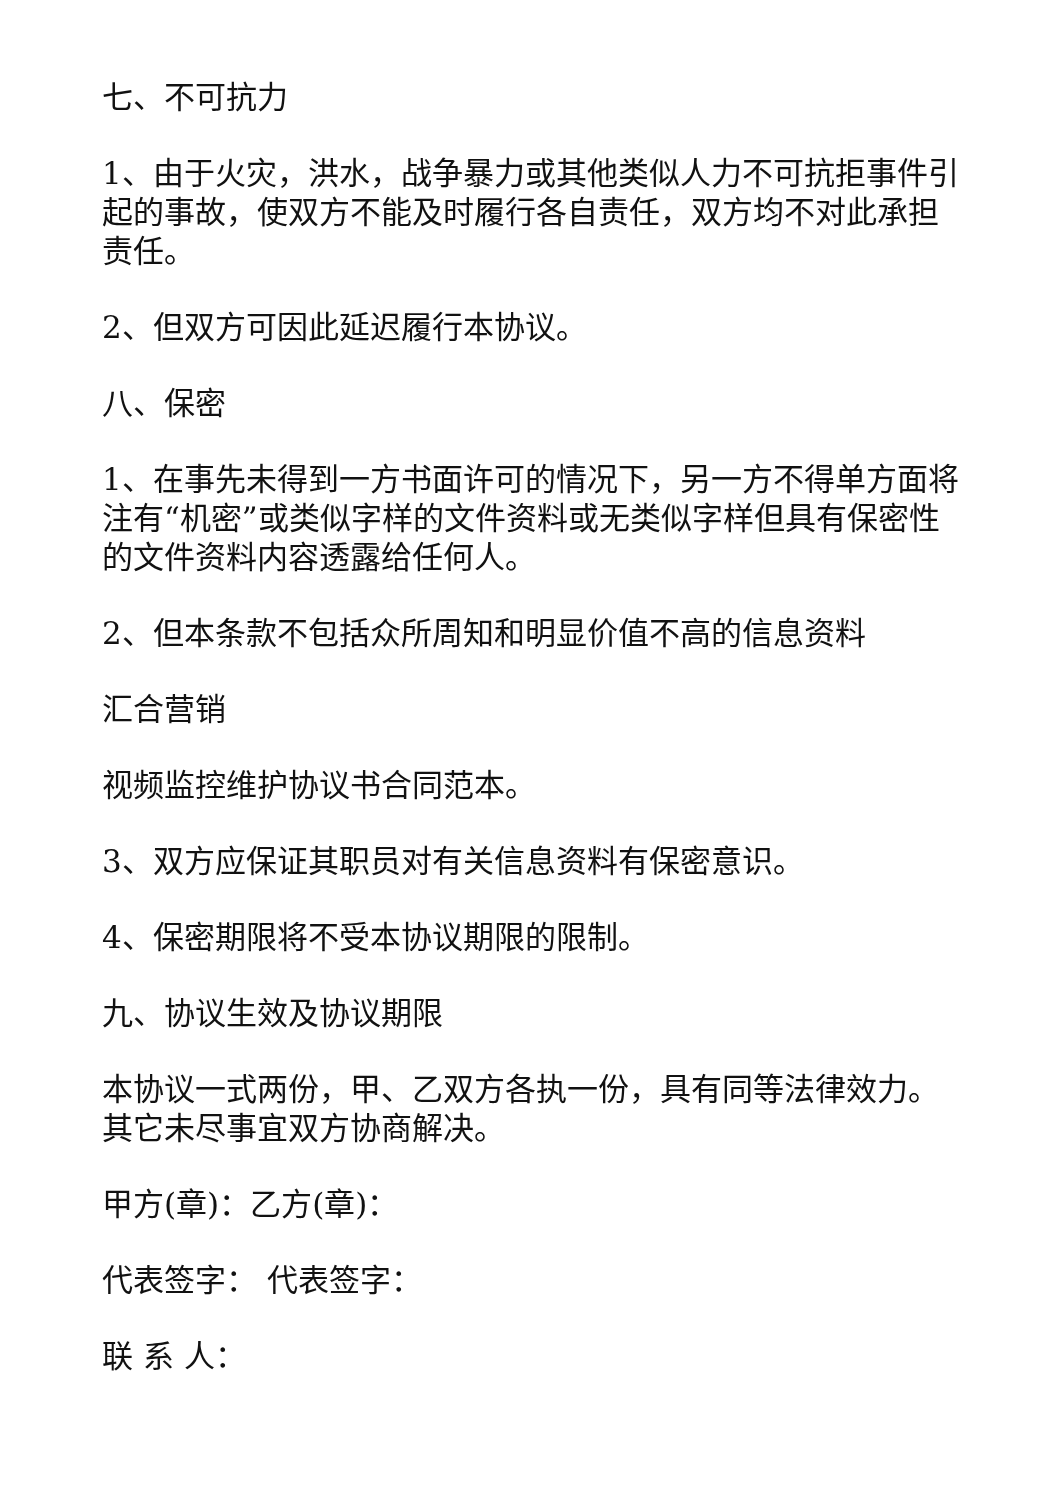七、不可抗力
1、由于火灾，洪水，战争暴力或其他类似人力不可抗拒事件引起的事故，使双方不能及时履行各自责任，双方均不对此承担责任。
2、但双方可因此延迟履行本协议。
八、保密
1、在事先未得到一方书面许可的情况下，另一方不得单方面将注有“机密”或类似字样的文件资料或无类似字样但具有保密性的文件资料内容透露给任何人。
2、但本条款不包括众所周知和明显价值不高的信息资料
汇合营销
视频监控维护协议书合同范本。
3、双方应保证其职员对有关信息资料有保密意识。
4、保密期限将不受本协议期限的限制。
九、协议生效及协议期限
本协议一式两份，甲、乙双方各执一份，具有同等法律效力。其它未尽事宜双方协商解决。
甲方(章)：乙方(章)：
代表签字： 代表签字：
联 系 人：